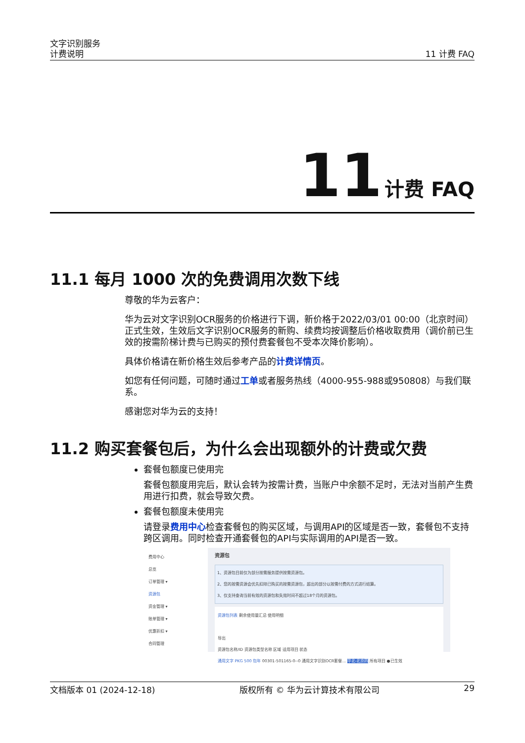文字识别服务
计费说明
11 计费 FAQ
11 计费 FAQ
11.1 每月 1000 次的免费调用次数下线
尊敬的华为云客户：
华为云对文字识别OCR服务的价格进行下调，新价格于2022/03/01 00:00（北京时间）正式生效，生效后文字识别OCR服务的新购、续费均按调整后价格收取费用（调价前已生效的按需阶梯计费与已购买的预付费套餐包不受本次降价影响）。
具体价格请在新价格生效后参考产品的计费详情页。
如您有任何问题，可随时通过工单或者服务热线（4000-955-988或950808）与我们联系。
感谢您对华为云的支持！
11.2 购买套餐包后，为什么会出现额外的计费或欠费
套餐包额度已使用完
套餐包额度用完后，默认会转为按需计费，当账户中余额不足时，无法对当前产生费用进行扣费，就会导致欠费。
套餐包额度未使用完
请登录费用中心检查套餐包的购买区域，与调用API的区域是否一致，套餐包不支持跨区调用。同时检查开通套餐包的API与实际调用的API是否一致。
费用中心
总览
订单管理 ▾
资源包
资金管理 ▾
账单管理 ▾
优惠折扣 ▾
合同管理
资源包
1、资源包目前仅为部分按需服务提供按需资源包。
2、您的按需资源会优先扣除已购买的按需资源包，超出的部分以按需付费的方式进行结算。
3、仅支持查询当前有效的资源包和失效时间不超过18个月的资源包。
资源包列表 剩余使用量汇总 使用明细
导出
资源包名称/ID 资源包类型名称 区域 适用项目 状态
通用文字 PKG 500 包年 00301-501165-0--0 通用文字识别OCR套餐... 华北-北京四 所有项目 ●已生效
文档版本 01 (2024-12-18) 版权所有 © 华为云计算技术有限公司 29